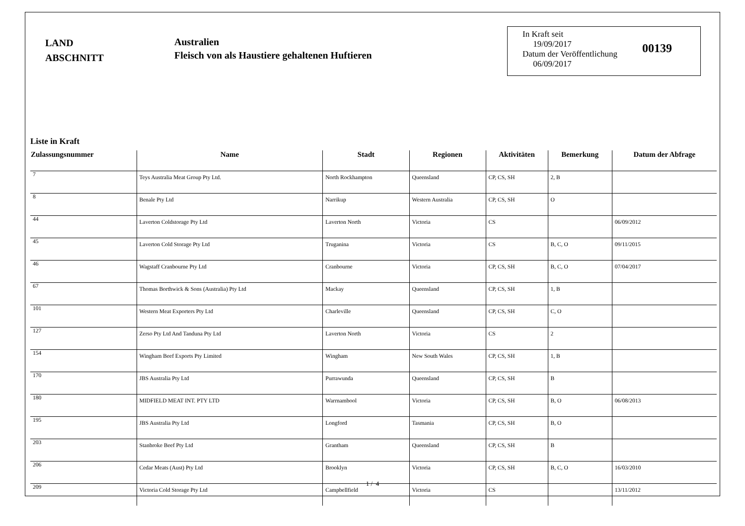LAND
ABSCHNITT
Australien
Fleisch von als Haustiere gehaltenen Huftieren
In Kraft seit
19/09/2017
Datum der Veröffentlichung
06/09/2017
00139
Liste in Kraft
| Zulassungsnummer | Name | Stadt | Regionen | Aktivitäten | Bemerkung | Datum der Abfrage |
| --- | --- | --- | --- | --- | --- | --- |
| 7 | Teys Australia Meat Group Pty Ltd. | North Rockhampton | Queensland | CP, CS, SH | 2, B | |
| 8 | Benale Pty Ltd | Narrikup | Western Australia | CP, CS, SH | O | |
| 44 | Laverton Coldstorage Pty Ltd | Laverton North | Victoria | CS | | 06/09/2012 |
| 45 | Laverton Cold Storage Pty Ltd | Truganina | Victoria | CS | B, C, O | 09/11/2015 |
| 46 | Wagstaff Cranbourne Pty Ltd | Cranbourne | Victoria | CP, CS, SH | B, C, O | 07/04/2017 |
| 67 | Thomas Borthwick & Sons (Australia) Pty Ltd | Mackay | Queensland | CP, CS, SH | 1, B | |
| 101 | Western Meat Exporters Pty Ltd | Charleville | Queensland | CP, CS, SH | C, O | |
| 127 | Zerso Pty Ltd And Tanduna Pty Ltd | Laverton North | Victoria | CS | 2 | |
| 154 | Wingham Beef Exports Pty Limited | Wingham | New South Wales | CP, CS, SH | 1, B | |
| 170 | JBS Australia Pty Ltd | Purrawunda | Queensland | CP, CS, SH | B | |
| 180 | MIDFIELD MEAT INT. PTY LTD | Warrnambool | Victoria | CP, CS, SH | B, O | 06/08/2013 |
| 195 | JBS Australia Pty Ltd | Longford | Tasmania | CP, CS, SH | B, O | |
| 203 | Stanbroke Beef Pty Ltd | Grantham | Queensland | CP, CS, SH | B | |
| 206 | Cedar Meats (Aust) Pty Ltd | Brooklyn | Victoria | CP, CS, SH | B, C, O | 16/03/2010 |
| 209 | Victoria Cold Storage Pty Ltd | Campbellfield | Victoria | CS | | 13/11/2012 |
1 / 4